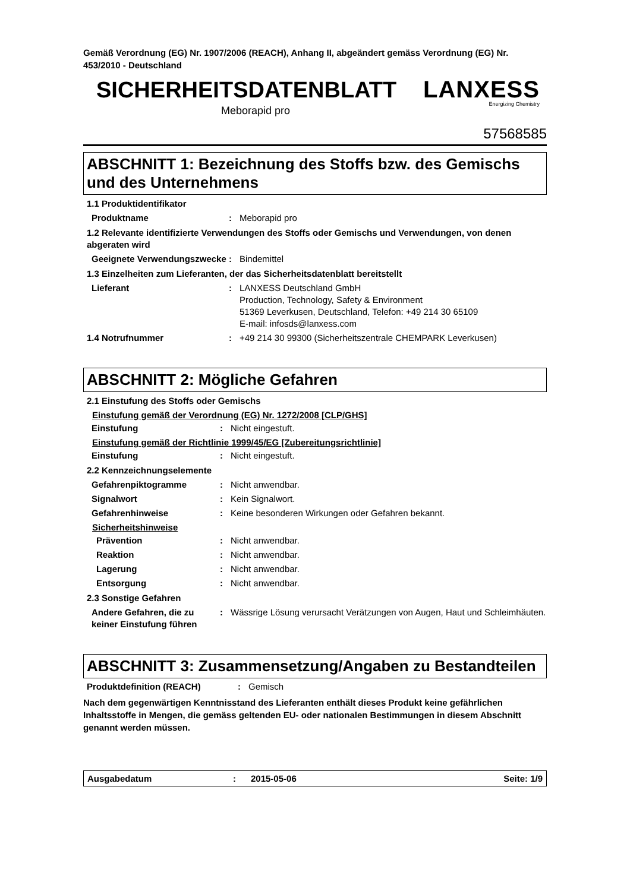Gemäß Verordnung (EG) Nr. 1907/2006 (REACH), Anhang II, abgeändert gemäss Verordnung (EG) Nr. 453/2010 - Deutschland
SICHERHEITSDATENBLATT
LANXESS
Energizing Chemistry
Meborapid pro
57568585
ABSCHNITT 1: Bezeichnung des Stoffs bzw. des Gemischs und des Unternehmens
1.1 Produktidentifikator
Produktname : Meborapid pro
1.2 Relevante identifizierte Verwendungen des Stoffs oder Gemischs und Verwendungen, von denen abgeraten wird
Geeignete Verwendungszwecke : Bindemittel
1.3 Einzelheiten zum Lieferanten, der das Sicherheitsdatenblatt bereitstellt
Lieferant : LANXESS Deutschland GmbH
Production, Technology, Safety & Environment
51369 Leverkusen, Deutschland, Telefon: +49 214 30 65109
E-mail: infosds@lanxess.com
1.4 Notrufnummer : +49 214 30 99300 (Sicherheitszentrale CHEMPARK Leverkusen)
ABSCHNITT 2: Mögliche Gefahren
2.1 Einstufung des Stoffs oder Gemischs
Einstufung gemäß der Verordnung (EG) Nr. 1272/2008 [CLP/GHS]
Einstufung : Nicht eingestuft.
Einstufung gemäß der Richtlinie 1999/45/EG [Zubereitungsrichtlinie]
Einstufung : Nicht eingestuft.
2.2 Kennzeichnungselemente
Gefahrenpiktogramme : Nicht anwendbar.
Signalwort : Kein Signalwort.
Gefahrenhinweise : Keine besonderen Wirkungen oder Gefahren bekannt.
Sicherheitshinweise
Prävention : Nicht anwendbar.
Reaktion : Nicht anwendbar.
Lagerung : Nicht anwendbar.
Entsorgung : Nicht anwendbar.
2.3 Sonstige Gefahren
Andere Gefahren, die zu keiner Einstufung führen
: Wässrige Lösung verursacht Verätzungen von Augen, Haut und Schleimhäuten.
ABSCHNITT 3: Zusammensetzung/Angaben zu Bestandteilen
Produktdefinition (REACH) : Gemisch
Nach dem gegenwärtigen Kenntnisstand des Lieferanten enthält dieses Produkt keine gefährlichen Inhaltsstoffe in Mengen, die gemäss geltenden EU- oder nationalen Bestimmungen in diesem Abschnitt genannt werden müssen.
Ausgabedatum : 2015-05-06 Seite: 1/9